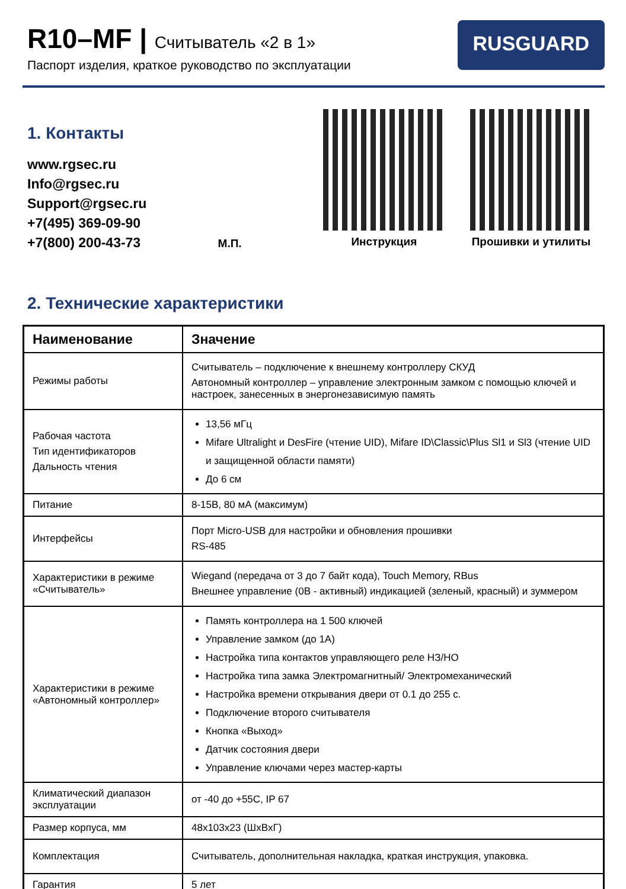R10–MF | Считыватель «2 в 1»
Паспорт изделия, краткое руководство по эксплуатации
RUSGUARD
1. Контакты
www.rgsec.ru
Info@rgsec.ru
Support@rgsec.ru
+7(495) 369-09-90
+7(800) 200-43-73
М.П. Инструкция Прошивки и утилиты
2. Технические характеристики
| Наименование | Значение |
| --- | --- |
| Режимы работы | Считыватель – подключение к внешнему контроллеру СКУД Автономный контроллер – управление электронным замком с помощью ключей и настроек, занесенных в энергонезависимую память |
| Рабочая частота Тип идентификаторов Дальность чтения | 13,56 мГц Mifare Ultralight и DesFire (чтение UID), Mifare ID\Classic\Plus Sl1 и Sl3 (чтение UID и защищенной области памяти) До 6 см |
| Питание | 8-15В, 80 мА (максимум) |
| Интерфейсы | Порт Micro-USB для настройки и обновления прошивки RS-485 |
| Характеристики в режиме «Считыватель» | Wiegand (передача от 3 до 7 байт кода), Touch Memory, RBus Внешнее управление (0В - активный) индикацией (зеленый, красный) и зуммером |
| Характеристики в режиме «Автономный контроллер» | Память контроллера на 1 500 ключей Управление замком (до 1А) Настройка типа контактов управляющего реле НЗ/НО Настройка типа замка Электромагнитный/ Электромеханический Настройка времени открывания двери от 0.1 до 255 с. Подключение второго считывателя Кнопка «Выход» Датчик состояния двери Управление ключами через мастер-карты |
| Климатический диапазон эксплуатации | от -40 до +55С, IP 67 |
| Размер корпуса, мм | 48x103x23 (ШxВxГ) |
| Комплектация | Считыватель, дополнительная накладка, краткая инструкция, упаковка. |
| Гарантия | 5 лет |